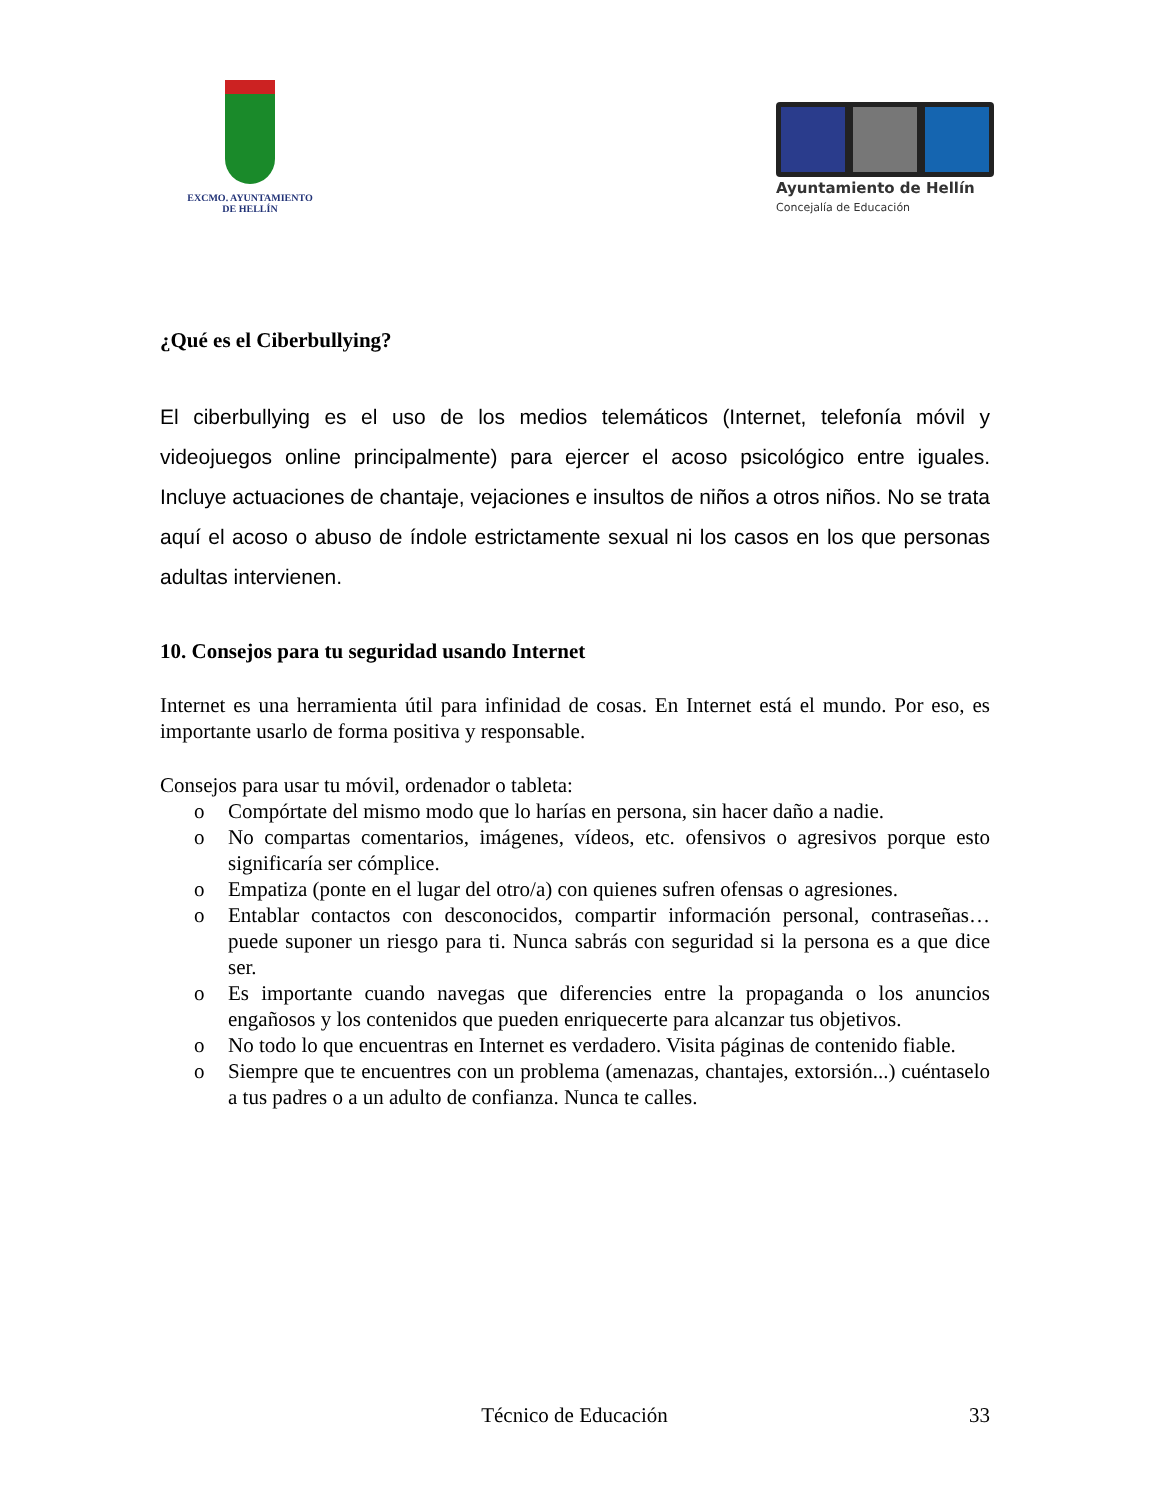EXCMO. AYUNTAMIENTO
DE HELLÍN
Ayuntamiento de Hellín
Concejalía de Educación
¿Qué es el Ciberbullying?
El ciberbullying es el uso de los medios telemáticos (Internet, telefonía móvil y videojuegos online principalmente) para ejercer el acoso psicológico entre iguales. Incluye actuaciones de chantaje, vejaciones e insultos de niños a otros niños. No se trata aquí el acoso o abuso de índole estrictamente sexual ni los casos en los que personas adultas intervienen.
10. Consejos para tu seguridad usando Internet
Internet es una herramienta útil para infinidad de cosas. En Internet está el mundo. Por eso, es importante usarlo de forma positiva y responsable.
Consejos para usar tu móvil, ordenador o tableta:
o Compórtate del mismo modo que lo harías en persona, sin hacer daño a nadie.
o No compartas comentarios, imágenes, vídeos, etc. ofensivos o agresivos porque esto significaría ser cómplice.
o Empatiza (ponte en el lugar del otro/a) con quienes sufren ofensas o agresiones.
o Entablar contactos con desconocidos, compartir información personal, contraseñas… puede suponer un riesgo para ti. Nunca sabrás con seguridad si la persona es a que dice ser.
o Es importante cuando navegas que diferencies entre la propaganda o los anuncios engañosos y los contenidos que pueden enriquecerte para alcanzar tus objetivos.
o No todo lo que encuentras en Internet es verdadero. Visita páginas de contenido fiable.
o Siempre que te encuentres con un problema (amenazas, chantajes, extorsión...) cuéntaselo a tus padres o a un adulto de confianza. Nunca te calles.
Técnico de Educación 33